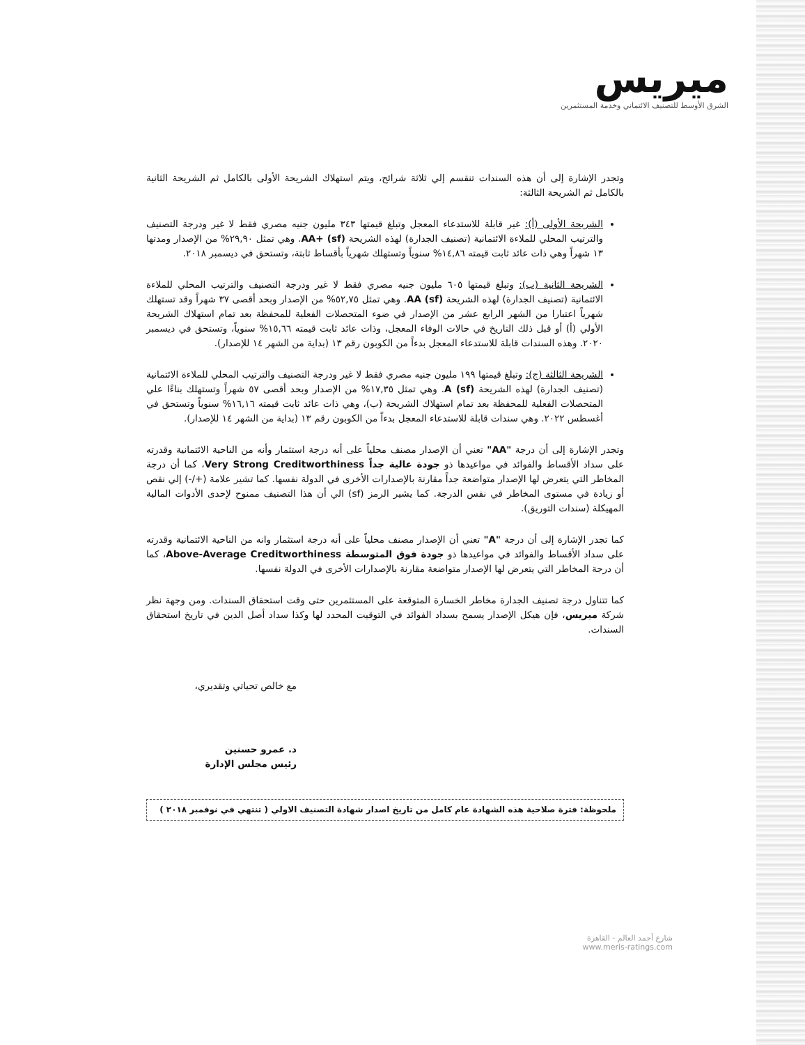ميريس
الشرق الأوسط للتصنيف الائتماني وخدمة المستثمرين
وتجدر الإشارة إلى أن هذه السندات تنقسم إلي ثلاثة شرائح، ويتم استهلاك الشريحة الأولى بالكامل ثم الشريحة الثانية بالكامل ثم الشريحة الثالثة:
الشريحة الأولى (أ): غير قابلة للاستدعاء المعجل وتبلغ قيمتها ٣٤٣ مليون جنيه مصري فقط لا غير ودرجة التصنيف والترتيب المحلي للملاءة الائتمانية (تصنيف الجدارة) لهذه الشريحة AA+ (sf). وهي تمثل ٢٩,٩٠% من الإصدار ومدتها ١٣ شهراً وهي ذات عائد ثابت قيمته ١٤,٨٦% سنوياً وتستهلك شهرياً بأقساط ثابتة، وتستحق في ديسمبر ٢٠١٨.
الشريحة الثانية (ب): وتبلغ قيمتها ٦٠٥ مليون جنيه مصري فقط لا غير ودرجة التصنيف والترتيب المحلي للملاءة الائتمانية (تصنيف الجدارة) لهذه الشريحة AA (sf). وهي تمثل ٥٢,٧٥% من الإصدار وبحد أقصى ٣٧ شهراً وقد تستهلك شهرياً اعتبارا من الشهر الرابع عشر من الإصدار في ضوء المتحصلات الفعلية للمحفظة بعد تمام استهلاك الشريحة الأولي (أ) أو قبل ذلك التاريخ في حالات الوفاء المعجل، وذات عائد ثابت قيمته ١٥,٦٦% سنوياً، وتستحق في ديسمبر ٢٠٢٠. وهذه السندات قابلة للاستدعاء المعجل بدءاً من الكوبون رقم ١٣ (بداية من الشهر ١٤ للإصدار).
الشريحة الثالثة (ج): وتبلغ قيمتها ١٩٩ مليون جنيه مصري فقط لا غير ودرجة التصنيف والترتيب المحلي للملاءة الائتمانية (تصنيف الجدارة) لهذه الشريحة A (sf). وهي تمثل ١٧,٣٥% من الإصدار وبحد أقصى ٥٧ شهراً وتستهلك بناءًا علي المتحصلات الفعلية للمحفظة بعد تمام استهلاك الشريحة (ب)، وهي ذات عائد ثابت قيمته ١٦,١٦% سنوياً وتستحق في أغسطس ٢٠٢٢. وهي سندات قابلة للاستدعاء المعجل بدءاً من الكوبون رقم ١٣ (بداية من الشهر ١٤ للإصدار).
وتجدر الإشارة إلى أن درجة "AA" تعني أن الإصدار مصنف محلياً على أنه درجة استثمار وأنه من الناحية الائتمانية وقدرته على سداد الأقساط والفوائد في مواعيدها ذو جودة عالية جداً Very Strong Creditworthiness، كما أن درجة المخاطر التي يتعرض لها الإصدار متواضعة جداً مقارنة بالإصدارات الأخرى في الدولة نفسها. كما تشير علامة (+/-) إلي نقص أو زيادة في مستوى المخاطر في نفس الدرجة. كما يشير الرمز (sf) الي أن هذا التصنيف ممنوح لإحدى الأدوات المالية المهيكلة (سندات التوريق).
كما تجدر الإشارة إلى أن درجة "A" تعني أن الإصدار مصنف محلياً على أنه درجة استثمار وانه من الناحية الائتمانية وقدرته على سداد الأقساط والفوائد في مواعيدها ذو جودة فوق المتوسطة Above-Average Creditworthiness، كما أن درجة المخاطر التي يتعرض لها الإصدار متواضعة مقارنة بالإصدارات الأخرى في الدولة نفسها.
كما تتناول درجة تصنيف الجدارة مخاطر الخسارة المتوقعة على المستثمرين حتى وقت استحقاق السندات. ومن وجهة نظر شركة ميريس، فإن هيكل الإصدار يسمح بسداد الفوائد في التوقيت المحدد لها وكذا سداد أصل الدين في تاريخ استحقاق السندات.
مع خالص تحياتي وتقديري،
د. عمرو حسنين
رئيس مجلس الإدارة
ملحوظة: فترة صلاحية هذه الشهادة عام كامل من تاريخ اصدار شهادة التصنيف الاولي ( تنتهي في نوفمبر ٢٠١٨ )
شارع أحمد العالم - القاهرة
www.meris-ratings.com